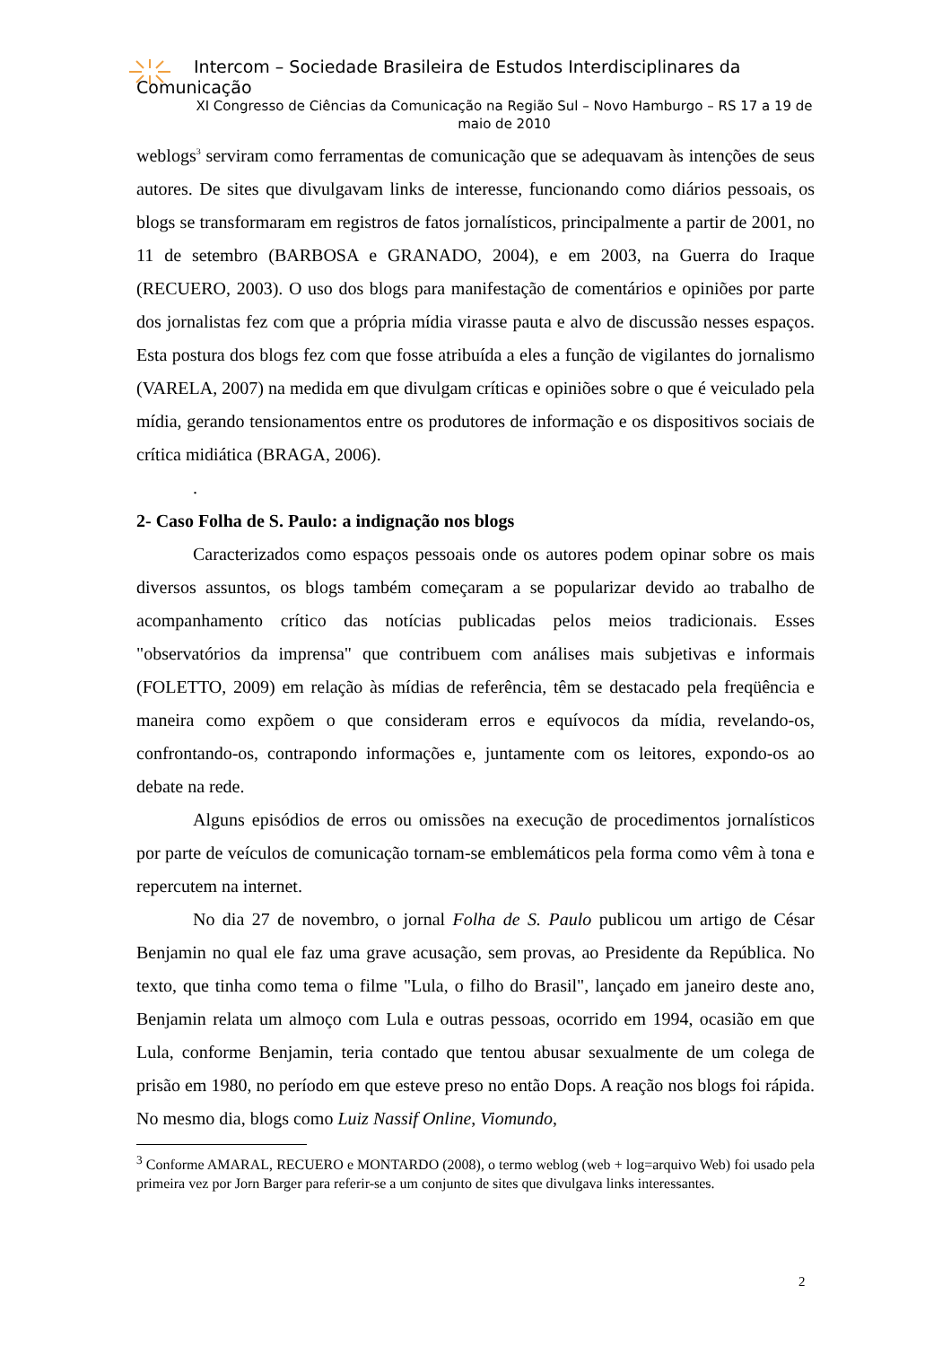Intercom – Sociedade Brasileira de Estudos Interdisciplinares da
Comunicação
XI Congresso de Ciências da Comunicação na Região Sul – Novo Hamburgo – RS 17 a 19 de maio de 2010
weblogs<sup>3</sup> serviram como ferramentas de comunicação que se adequavam às intenções de seus autores. De sites que divulgavam links de interesse, funcionando como diários pessoais, os blogs se transformaram em registros de fatos jornalísticos, principalmente a partir de 2001, no 11 de setembro (BARBOSA e GRANADO, 2004), e em 2003, na Guerra do Iraque (RECUERO, 2003). O uso dos blogs para manifestação de comentários e opiniões por parte dos jornalistas fez com que a própria mídia virasse pauta e alvo de discussão nesses espaços. Esta postura dos blogs fez com que fosse atribuída a eles a função de vigilantes do jornalismo (VARELA, 2007) na medida em que divulgam críticas e opiniões sobre o que é veiculado pela mídia, gerando tensionamentos entre os produtores de informação e os dispositivos sociais de crítica midiática (BRAGA, 2006).
.
2- Caso Folha de S. Paulo: a indignação nos blogs
Caracterizados como espaços pessoais onde os autores podem opinar sobre os mais diversos assuntos, os blogs também começaram a se popularizar devido ao trabalho de acompanhamento crítico das notícias publicadas pelos meios tradicionais. Esses "observatórios da imprensa" que contribuem com análises mais subjetivas e informais (FOLETTO, 2009) em relação às mídias de referência, têm se destacado pela freqüência e maneira como expõem o que consideram erros e equívocos da mídia, revelando-os, confrontando-os, contrapondo informações e, juntamente com os leitores, expondo-os ao debate na rede.
Alguns episódios de erros ou omissões na execução de procedimentos jornalísticos por parte de veículos de comunicação tornam-se emblemáticos pela forma como vêm à tona e repercutem na internet.
No dia 27 de novembro, o jornal Folha de S. Paulo publicou um artigo de César Benjamin no qual ele faz uma grave acusação, sem provas, ao Presidente da República. No texto, que tinha como tema o filme "Lula, o filho do Brasil", lançado em janeiro deste ano, Benjamin relata um almoço com Lula e outras pessoas, ocorrido em 1994, ocasião em que Lula, conforme Benjamin, teria contado que tentou abusar sexualmente de um colega de prisão em 1980, no período em que esteve preso no então Dops. A reação nos blogs foi rápida. No mesmo dia, blogs como Luiz Nassif Online, Viomundo,
<sup>3</sup> Conforme AMARAL, RECUERO e MONTARDO (2008), o termo weblog (web + log=arquivo Web) foi usado pela primeira vez por Jorn Barger para referir-se a um conjunto de sites que divulgava links interessantes.
2